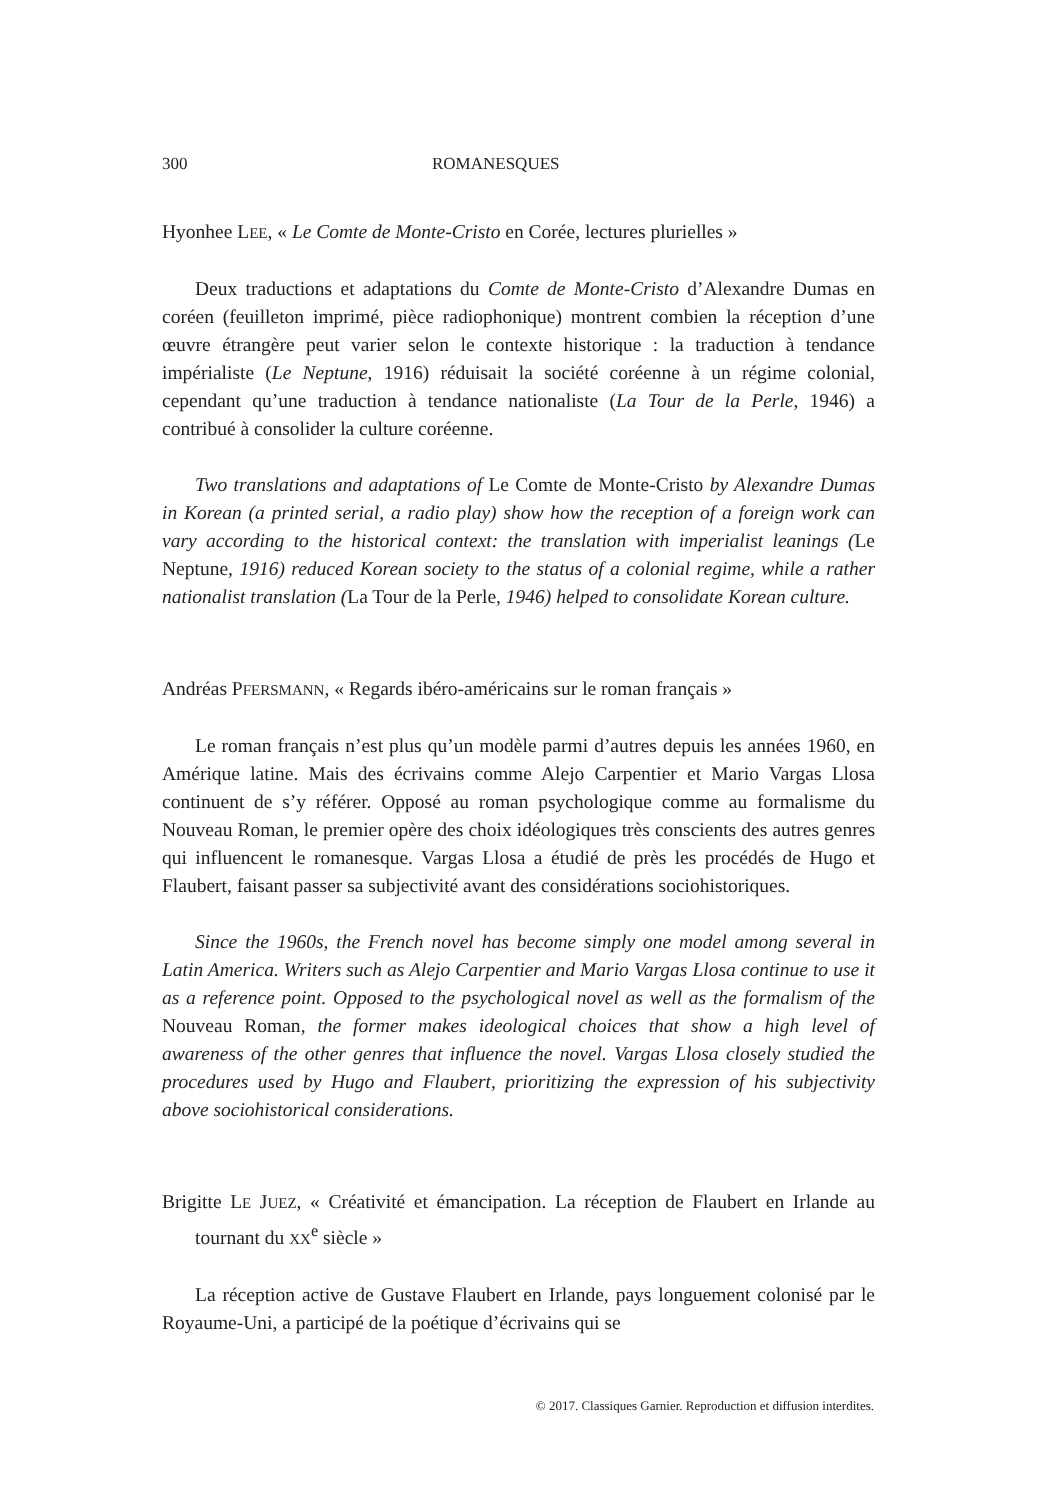300 ROMANESQUES
Hyonhee LEE, « Le Comte de Monte-Cristo en Corée, lectures plurielles »
Deux traductions et adaptations du Comte de Monte-Cristo d’Alexandre Dumas en coréen (feuilleton imprimé, pièce radiophonique) montrent combien la réception d’une œuvre étrangère peut varier selon le contexte historique : la traduction à tendance impérialiste (Le Neptune, 1916) réduisait la société coréenne à un régime colonial, cependant qu’une traduction à tendance nationaliste (La Tour de la Perle, 1946) a contribué à consolider la culture coréenne.
Two translations and adaptations of Le Comte de Monte-Cristo by Alexandre Dumas in Korean (a printed serial, a radio play) show how the reception of a foreign work can vary according to the historical context: the translation with imperialist leanings (Le Neptune, 1916) reduced Korean society to the status of a colonial regime, while a rather nationalist translation (La Tour de la Perle, 1946) helped to consolidate Korean culture.
Andréas PFERSMANN, « Regards ibéro-américains sur le roman français »
Le roman français n’est plus qu’un modèle parmi d’autres depuis les années 1960, en Amérique latine. Mais des écrivains comme Alejo Carpentier et Mario Vargas Llosa continuent de s’y référer. Opposé au roman psychologique comme au formalisme du Nouveau Roman, le premier opère des choix idéologiques très conscients des autres genres qui influencent le romanesque. Vargas Llosa a étudié de près les procédés de Hugo et Flaubert, faisant passer sa subjectivité avant des considérations sociohistoriques.
Since the 1960s, the French novel has become simply one model among several in Latin America. Writers such as Alejo Carpentier and Mario Vargas Llosa continue to use it as a reference point. Opposed to the psychological novel as well as the formalism of the Nouveau Roman, the former makes ideological choices that show a high level of awareness of the other genres that influence the novel. Vargas Llosa closely studied the procedures used by Hugo and Flaubert, prioritizing the expression of his subjectivity above sociohistorical considerations.
Brigitte LE JUEZ, « Créativité et émancipation. La réception de Flaubert en Irlande au tournant du XX<sup>e</sup> siècle »
La réception active de Gustave Flaubert en Irlande, pays longuement colonisé par le Royaume-Uni, a participé de la poétique d’écrivains qui se
© 2017. Classiques Garnier. Reproduction et diffusion interdites.